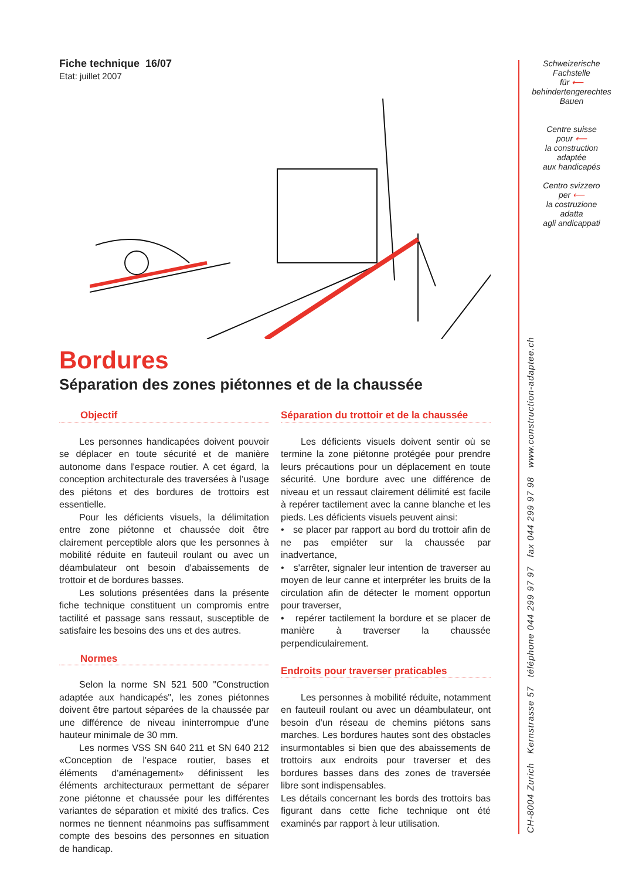Fiche technique 16/07
Etat: juillet 2007
Bordures
Séparation des zones piétonnes et de la chaussée
Objectif
Les personnes handicapées doivent pouvoir se déplacer en toute sécurité et de manière autonome dans l'espace routier. A cet égard, la conception architecturale des traversées à l’usage des piétons et des bordures de trottoirs est essentielle.
Pour les déficients visuels, la délimitation entre zone piétonne et chaussée doit être clairement perceptible alors que les personnes à mobilité réduite en fauteuil roulant ou avec un déambulateur ont besoin d'abaissements de trottoir et de bordures basses.
Les solutions présentées dans la présente fiche technique constituent un compromis entre tactilité et passage sans ressaut, susceptible de satisfaire les besoins des uns et des autres.
Normes
Selon la norme SN 521 500 "Construction adaptée aux handicapés", les zones piétonnes doivent être partout séparées de la chaussée par une différence de niveau ininterrompue d'une hauteur minimale de 30 mm.
Les normes VSS SN 640 211 et SN 640 212 «Conception de l'espace routier, bases et éléments d'aménagement» définissent les éléments architecturaux permettant de séparer zone piétonne et chaussée pour les différentes variantes de séparation et mixité des trafics. Ces normes ne tiennent néanmoins pas suffisamment compte des besoins des personnes en situation de handicap.
Séparation du trottoir et de la chaussée
Les déficients visuels doivent sentir où se termine la zone piétonne protégée pour prendre leurs précautions pour un déplacement en toute sécurité. Une bordure avec une différence de niveau et un ressaut clairement délimité est facile à repérer tactilement avec la canne blanche et les pieds. Les déficients visuels peuvent ainsi:
• se placer par rapport au bord du trottoir afin de ne pas empiéter sur la chaussée par inadvertance,
• s'arrêter, signaler leur intention de traverser au moyen de leur canne et interpréter les bruits de la circulation afin de détecter le moment opportun pour traverser,
• repérer tactilement la bordure et se placer de manière à traverser la chaussée perpendiculairement.
Endroits pour traverser praticables
Les personnes à mobilité réduite, notamment en fauteuil roulant ou avec un déambulateur, ont besoin d'un réseau de chemins piétons sans marches. Les bordures hautes sont des obstacles insurmontables si bien que des abaissements de trottoirs aux endroits pour traverser et des bordures basses dans des zones de traversée libre sont indispensables.
Les détails concernant les bords des trottoirs bas figurant dans cette fiche technique ont été examinés par rapport à leur utilisation.
Schweizerische
Fachstelle
für ⟵
behindertengerechtes
Bauen
Centre suisse
pour ⟵
la construction
adaptée
aux handicapés
Centro svizzero
per ⟵
la costruzione
adatta
agli andicappati
CH-8004 Zurich Kernstrasse 57 téléphone 044 299 97 97 fax 044 299 97 98 www.construction-adaptee.ch